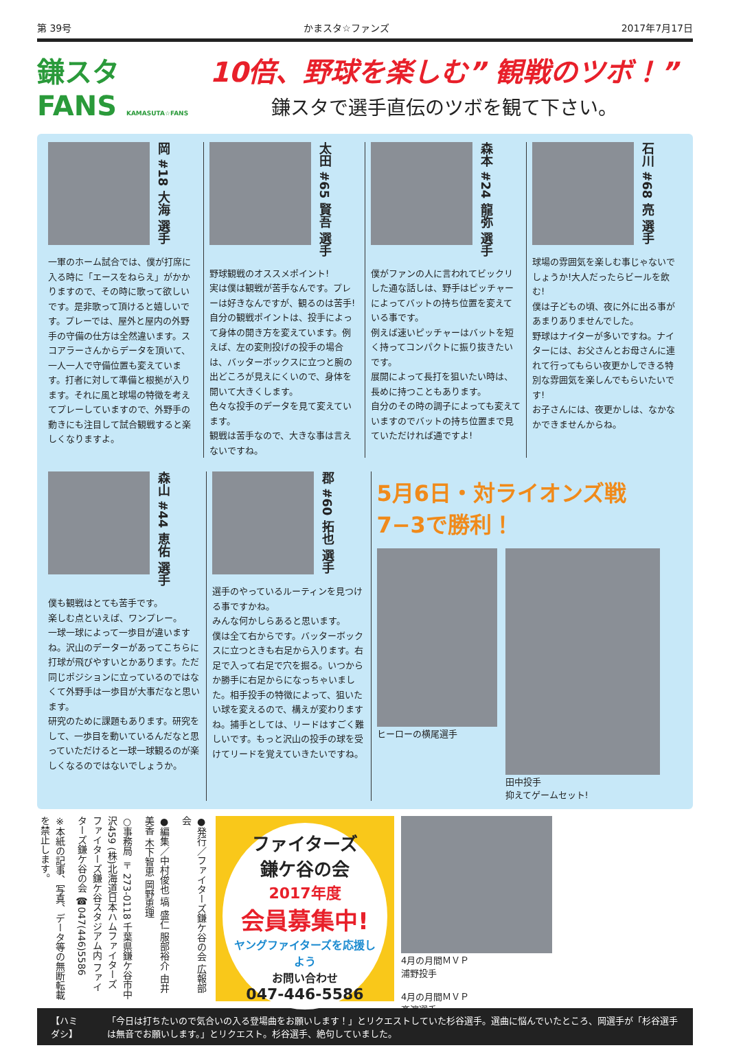第 39号 かまスタ☆ファンズ 2017年7月17日
鎌スタ FANS KAMASUTA☆FANS
10倍、野球を楽しむ” 観戦のツボ！”
鎌スタで選手直伝のツボを観て下さい。
岡 #18 大海 選手
一軍のホーム試合では、僕が打席に入る時に「エースをねらえ」がかかりますので、その時に歌って欲しいです。是非歌って頂けると嬉しいです。プレーでは、屋外と屋内の外野手の守備の仕方は全然違います。スコアラーさんからデータを頂いて、一人一人で守備位置も変えています。打者に対して準備と根拠が入ります。それに風と球場の特徴を考えてプレーしていますので、外野手の動きにも注目して試合観戦すると楽しくなりますよ。
太田 #65 賢吾 選手
野球観戦のオススメポイント!
実は僕は観戦が苦手なんです。プレーは好きなんですが、観るのは苦手!自分の観戦ポイントは、投手によって身体の開き方を変えています。例えば、左の変則投げの投手の場合は、バッターボックスに立つと腕の出どころが見えにくいので、身体を開いて大きくします。
色々な投手のデータを見て変えています。
観戦は苦手なので、大きな事は言えないですね。
森本 #24 龍弥 選手
僕がファンの人に言われてビックリした通な話しは、野手はピッチャーによってバットの持ち位置を変えている事です。
例えば速いピッチャーはバットを短く持ってコンパクトに振り抜きたいです。
展開によって長打を狙いたい時は、長めに持つこともあります。
自分のその時の調子によっても変えていますのでバットの持ち位置まで見ていただければ通ですよ!
石川 #68 亮 選手
球場の雰囲気を楽しむ事じゃないでしょうか!大人だったらビールを飲む!
僕は子どもの頃、夜に外に出る事があまりありませんでした。
野球はナイターが多いですね。ナイターには、お父さんとお母さんに連れて行ってもらい夜更かしできる特別な雰囲気を楽しんでもらいたいです!
お子さんには、夜更かしは、なかなかできませんからね。
森山 #44 恵佑 選手
僕も観戦はとても苦手です。
楽しむ点といえば、ワンプレー。
一球一球によって一歩目が違いますね。沢山のデーターがあってこちらに打球が飛びやすいとかあります。ただ同じポジションに立っているのではなくて外野手は一歩目が大事だなと思います。
研究のために課題もあります。研究をして、一歩目を動いているんだなと思っていただけると一球一球観るのが楽しくなるのではないでしょうか。
郡 #60 拓也 選手
選手のやっているルーティンを見つける事ですかね。
みんな何かしらあると思います。
僕は全て右からです。バッターボックスに立つときも右足から入ります。右足で入って右足で穴を掘る。いつからか勝手に右足からになっちゃいました。相手投手の特徴によって、狙いたい球を変えるので、構えが変わりますね。捕手としては、リードはすごく難しいです。もっと沢山の投手の球を受けてリードを覚えていきたいですね。
5月6日・対ライオンズ戦 7−3で勝利！
ヒーローの横尾選手
田中投手
抑えてゲームセット!
※本紙の記事、写真、データ等の無断転載を禁止します。
○事務局 〒273-0118 千葉県鎌ケ谷市中沢459 (株)北海道日本ハムファイターズ ファイターズ鎌ケ谷スタジアム内 ファイターズ鎌ケ谷の会 ☎047(446)5586
●編集／中村俊也 塙 盛仁 服部裕介 由井美香 木下智恵 岡野恵理
●発行／ファイターズ鎌ケ谷の会 広報部会
ファイターズ
鎌ケ谷の会
2017年度
会員募集中!
ヤングファイターズを応援しよう
お問い合わせ
047-446-5586
4月の月間ＭＶＰ
浦野投手
4月の月間ＭＶＰ
髙濵選手
【ハミダシ】 「今日は打ちたいので気合いの入る登場曲をお願いします！」とリクエストしていた杉谷選手。選曲に悩んでいたところ、岡選手が「杉谷選手は無音でお願いします。」とリクエスト。杉谷選手、絶句していました。